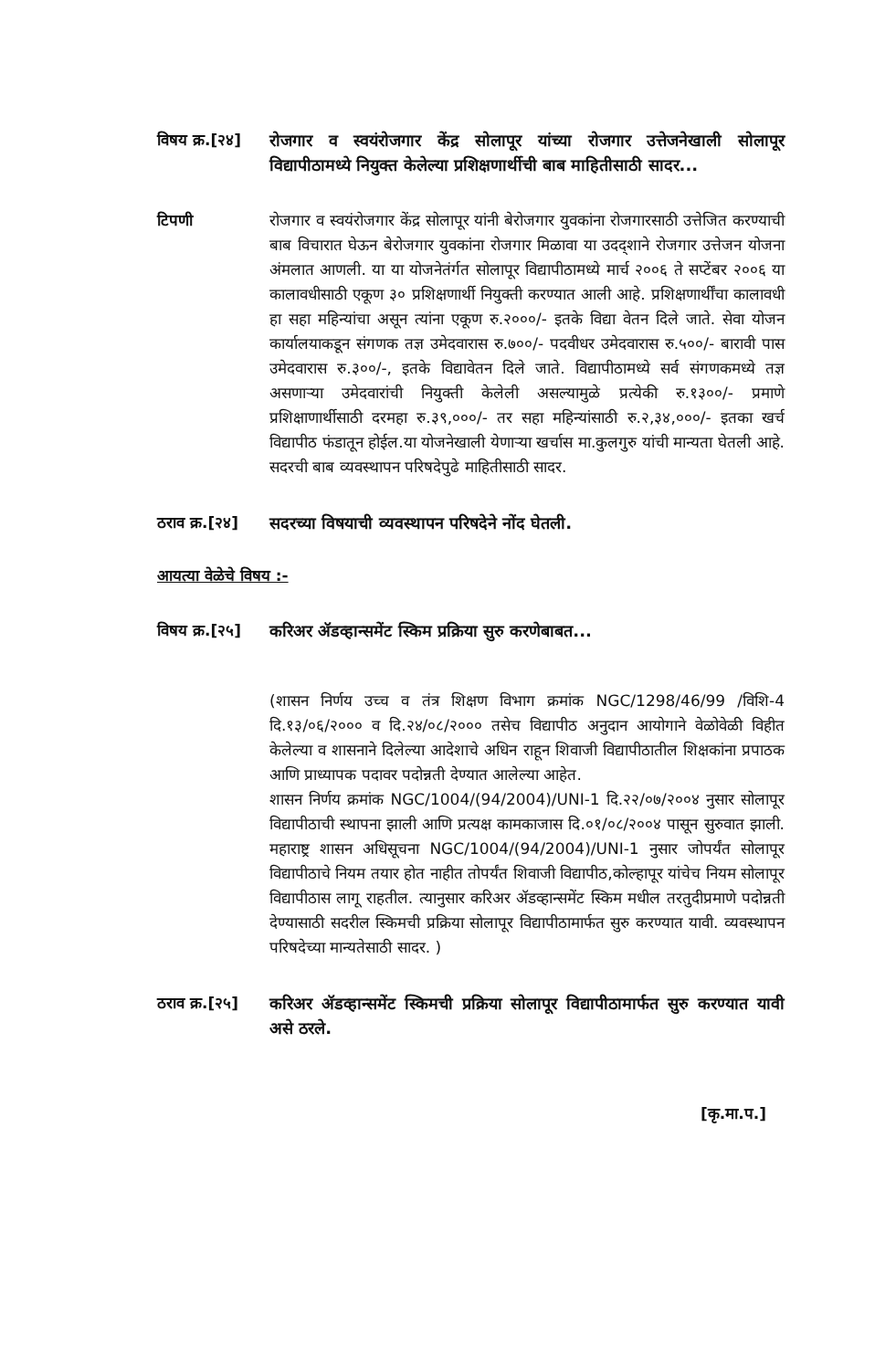विषय क्र.[२४]
रोजगार व स्वयंरोजगार केंद्र सोलापूर यांच्या रोजगार उत्तेजनेखाली सोलापूर विद्यापीठामध्ये नियुक्त केलेल्या प्रशिक्षणार्थीची बाब माहितीसाठी सादर...
टिपणी रोजगार व स्वयंरोजगार केंद्र सोलापूर यांनी बेरोजगार युवकांना रोजगारसाठी उत्तेजित करण्याची बाब विचारात घेऊन बेरोजगार युवकांना रोजगार मिळावा या उदद्शाने रोजगार उत्तेजन योजना अंमलात आणली. या या योजनेतंर्गत सोलापूर विद्यापीठामध्ये मार्च २००६ ते सप्टेंबर २००६ या कालावधीसाठी एकूण ३० प्रशिक्षणार्थी नियुक्ती करण्यात आली आहे. प्रशिक्षणार्थींचा कालावधी हा सहा महिन्यांचा असून त्यांना एकूण रु.२०००/- इतके विद्या वेतन दिले जाते. सेवा योजन कार्यालयाकडून संगणक तज्ञ उमेदवारास रु.७००/- पदवीधर उमेदवारास रु.५००/- बारावी पास उमेदवारास रु.३००/-, इतके विद्यावेतन दिले जाते. विद्यापीठामध्ये सर्व संगणकमध्ये तज्ञ असणाऱ्या उमेदवारांची नियुक्ती केलेली असल्यामुळे प्रत्येकी रु.१३००/- प्रमाणे प्रशिक्षाणार्थीसाठी दरमहा रु.३९,०००/- तर सहा महिन्यांसाठी रु.२,३४,०००/- इतका खर्च विद्यापीठ फंडातून होईल.या योजनेखाली येणाऱ्या खर्चास मा.कुलगुरु यांची मान्यता घेतली आहे. सदरची बाब व्यवस्थापन परिषदेपुढे माहितीसाठी सादर.
ठराव क्र.[२४]
सदरच्या विषयाची व्यवस्थापन परिषदेने नोंद घेतली.
आयत्या वेळेचे विषय :-
विषय क्र.[२५]
करिअर ॲडव्हान्समेंट स्किम प्रक्रिया सुरु करणेबाबत...
(शासन निर्णय उच्च व तंत्र शिक्षण विभाग क्रमांक NGC/1298/46/99 /विशि-4 दि.१३/०६/२००० व दि.२४/०८/२००० तसेच विद्यापीठ अनुदान आयोगाने वेळोवेळी विहीत केलेल्या व शासनाने दिलेल्या आदेशाचे अधिन राहून शिवाजी विद्यापीठातील शिक्षकांना प्रपाठक आणि प्राध्यापक पदावर पदोन्नती देण्यात आलेल्या आहेत.
शासन निर्णय क्रमांक NGC/1004/(94/2004)/UNI-1 दि.२२/०७/२००४ नुसार सोलापूर विद्यापीठाची स्थापना झाली आणि प्रत्यक्ष कामकाजास दि.०१/०८/२००४ पासून सुरुवात झाली. महाराष्ट्र शासन अधिसूचना NGC/1004/(94/2004)/UNI-1 नुसार जोपर्यंत सोलापूर विद्यापीठाचे नियम तयार होत नाहीत तोपर्यंत शिवाजी विद्यापीठ,कोल्हापूर यांचेच नियम सोलापूर विद्यापीठास लागू राहतील. त्यानुसार करिअर ॲडव्हान्समेंट स्किम मधील तरतुदीप्रमाणे पदोन्नती देण्यासाठी सदरील स्किमची प्रक्रिया सोलापूर विद्यापीठामार्फत सुरु करण्यात यावी. व्यवस्थापन परिषदेच्या मान्यतेसाठी सादर. )
ठराव क्र.[२५]
करिअर ॲडव्हान्समेंट स्किमची प्रक्रिया सोलापूर विद्यापीठामार्फत सुरु करण्यात यावी असे ठरले.
[कृ.मा.प.]